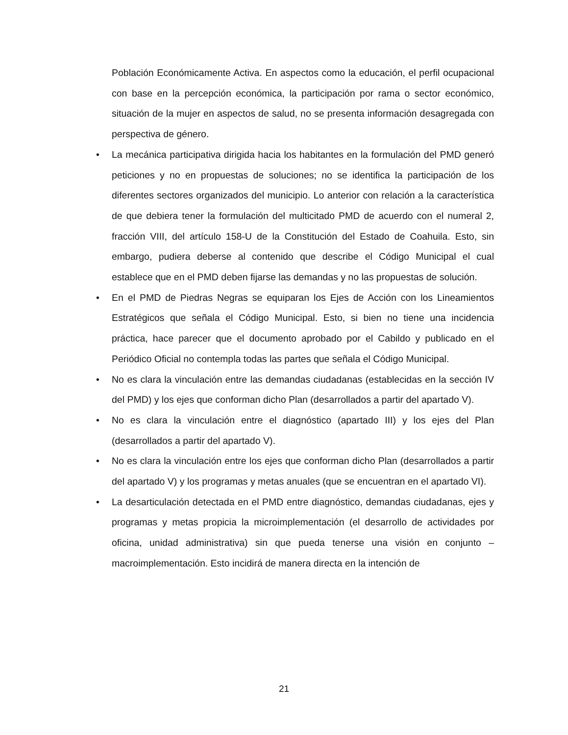Población Económicamente Activa. En aspectos como la educación, el perfil ocupacional con base en la percepción económica, la participación por rama o sector económico, situación de la mujer en aspectos de salud, no se presenta información desagregada con perspectiva de género.
• La mecánica participativa dirigida hacia los habitantes en la formulación del PMD generó peticiones y no en propuestas de soluciones; no se identifica la participación de los diferentes sectores organizados del municipio. Lo anterior con relación a la característica de que debiera tener la formulación del multicitado PMD de acuerdo con el numeral 2, fracción VIII, del artículo 158-U de la Constitución del Estado de Coahuila. Esto, sin embargo, pudiera deberse al contenido que describe el Código Municipal el cual establece que en el PMD deben fijarse las demandas y no las propuestas de solución.
• En el PMD de Piedras Negras se equiparan los Ejes de Acción con los Lineamientos Estratégicos que señala el Código Municipal. Esto, si bien no tiene una incidencia práctica, hace parecer que el documento aprobado por el Cabildo y publicado en el Periódico Oficial no contempla todas las partes que señala el Código Municipal.
• No es clara la vinculación entre las demandas ciudadanas (establecidas en la sección IV del PMD) y los ejes que conforman dicho Plan (desarrollados a partir del apartado V).
• No es clara la vinculación entre el diagnóstico (apartado III) y los ejes del Plan (desarrollados a partir del apartado V).
• No es clara la vinculación entre los ejes que conforman dicho Plan (desarrollados a partir del apartado V) y los programas y metas anuales (que se encuentran en el apartado VI).
• La desarticulación detectada en el PMD entre diagnóstico, demandas ciudadanas, ejes y programas y metas propicia la microimplementación (el desarrollo de actividades por oficina, unidad administrativa) sin que pueda tenerse una visión en conjunto –macroimplementación. Esto incidirá de manera directa en la intención de
21